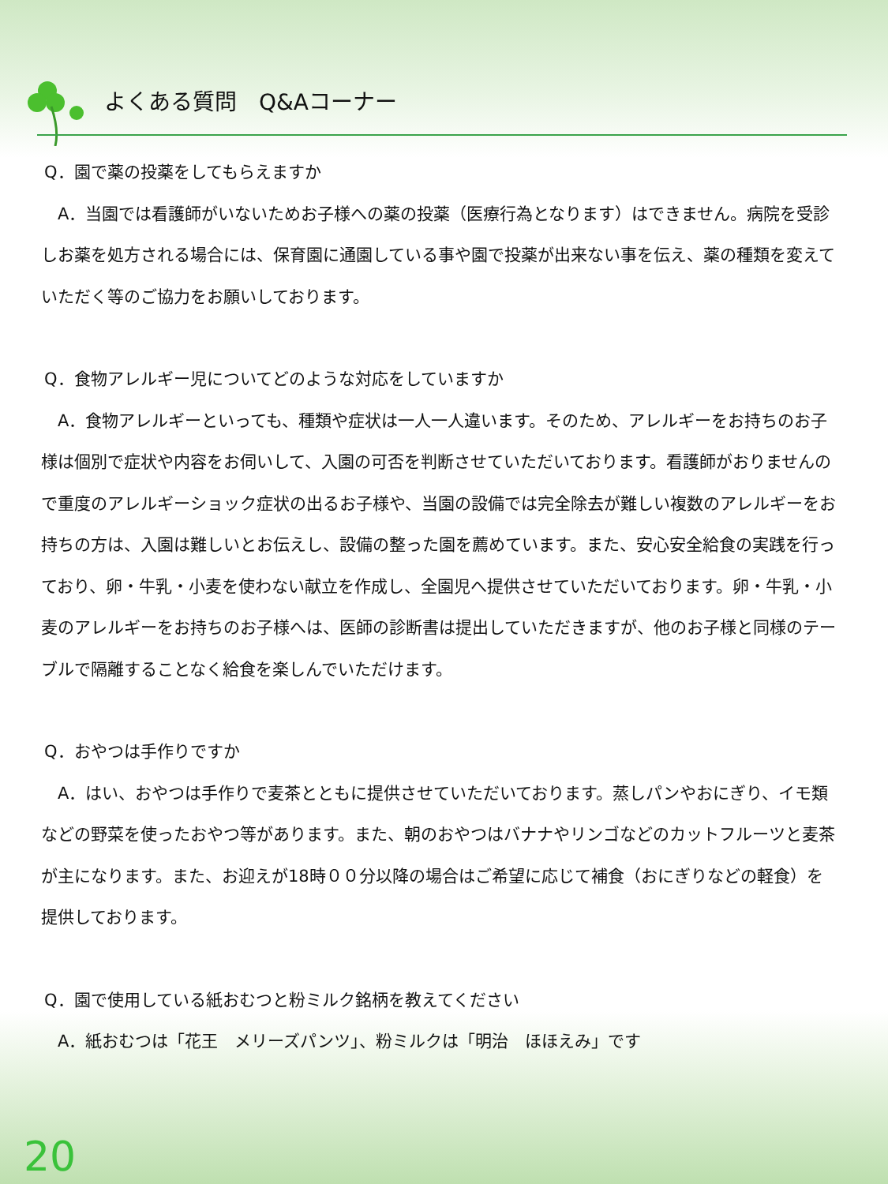よくある質問　Q&Aコーナー
Q．園で薬の投薬をしてもらえますか
　A．当園では看護師がいないためお子様への薬の投薬（医療行為となります）はできません。病院を受診しお薬を処方される場合には、保育園に通園している事や園で投薬が出来ない事を伝え、薬の種類を変えていただく等のご協力をお願いしております。
Q．食物アレルギー児についてどのような対応をしていますか
　A．食物アレルギーといっても、種類や症状は一人一人違います。そのため、アレルギーをお持ちのお子様は個別で症状や内容をお伺いして、入園の可否を判断させていただいております。看護師がおりませんので重度のアレルギーショック症状の出るお子様や、当園の設備では完全除去が難しい複数のアレルギーをお持ちの方は、入園は難しいとお伝えし、設備の整った園を薦めています。また、安心安全給食の実践を行っており、卵・牛乳・小麦を使わない献立を作成し、全園児へ提供させていただいております。卵・牛乳・小麦のアレルギーをお持ちのお子様へは、医師の診断書は提出していただきますが、他のお子様と同様のテーブルで隔離することなく給食を楽しんでいただけます。
Q．おやつは手作りですか
　A．はい、おやつは手作りで麦茶とともに提供させていただいております。蒸しパンやおにぎり、イモ類などの野菜を使ったおやつ等があります。また、朝のおやつはバナナやリンゴなどのカットフルーツと麦茶が主になります。また、お迎えが18時００分以降の場合はご希望に応じて補食（おにぎりなどの軽食）を提供しております。
Q．園で使用している紙おむつと粉ミルク銘柄を教えてください
　A．紙おむつは「花王　メリーズパンツ」、粉ミルクは「明治　ほほえみ」です
20